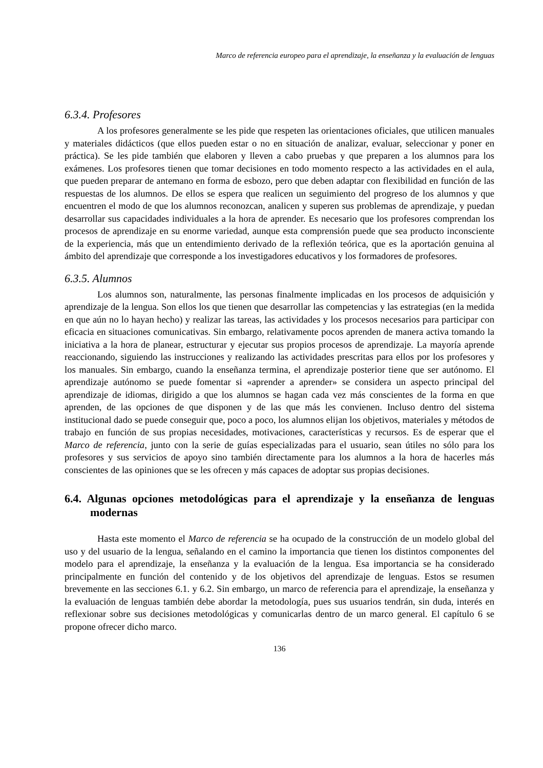Marco de referencia europeo para el aprendizaje, la enseñanza y la evaluación de lenguas
6.3.4. Profesores
A los profesores generalmente se les pide que respeten las orientaciones oficiales, que utilicen manuales y materiales didácticos (que ellos pueden estar o no en situación de analizar, evaluar, seleccionar y poner en práctica). Se les pide también que elaboren y lleven a cabo pruebas y que preparen a los alumnos para los exámenes. Los profesores tienen que tomar decisiones en todo momento respecto a las actividades en el aula, que pueden preparar de antemano en forma de esbozo, pero que deben adaptar con flexibilidad en función de las respuestas de los alumnos. De ellos se espera que realicen un seguimiento del progreso de los alumnos y que encuentren el modo de que los alumnos reconozcan, analicen y superen sus problemas de aprendizaje, y puedan desarrollar sus capacidades individuales a la hora de aprender. Es necesario que los profesores comprendan los procesos de aprendizaje en su enorme variedad, aunque esta comprensión puede que sea producto inconsciente de la experiencia, más que un entendimiento derivado de la reflexión teórica, que es la aportación genuina al ámbito del aprendizaje que corresponde a los investigadores educativos y los formadores de profesores.
6.3.5. Alumnos
Los alumnos son, naturalmente, las personas finalmente implicadas en los procesos de adquisición y aprendizaje de la lengua. Son ellos los que tienen que desarrollar las competencias y las estrategias (en la medida en que aún no lo hayan hecho) y realizar las tareas, las actividades y los procesos necesarios para participar con eficacia en situaciones comunicativas. Sin embargo, relativamente pocos aprenden de manera activa tomando la iniciativa a la hora de planear, estructurar y ejecutar sus propios procesos de aprendizaje. La mayoría aprende reaccionando, siguiendo las instrucciones y realizando las actividades prescritas para ellos por los profesores y los manuales. Sin embargo, cuando la enseñanza termina, el aprendizaje posterior tiene que ser autónomo. El aprendizaje autónomo se puede fomentar si «aprender a aprender» se considera un aspecto principal del aprendizaje de idiomas, dirigido a que los alumnos se hagan cada vez más conscientes de la forma en que aprenden, de las opciones de que disponen y de las que más les convienen. Incluso dentro del sistema institucional dado se puede conseguir que, poco a poco, los alumnos elijan los objetivos, materiales y métodos de trabajo en función de sus propias necesidades, motivaciones, características y recursos. Es de esperar que el Marco de referencia, junto con la serie de guías especializadas para el usuario, sean útiles no sólo para los profesores y sus servicios de apoyo sino también directamente para los alumnos a la hora de hacerles más conscientes de las opiniones que se les ofrecen y más capaces de adoptar sus propias decisiones.
6.4. Algunas opciones metodológicas para el aprendizaje y la enseñanza de lenguas modernas
Hasta este momento el Marco de referencia se ha ocupado de la construcción de un modelo global del uso y del usuario de la lengua, señalando en el camino la importancia que tienen los distintos componentes del modelo para el aprendizaje, la enseñanza y la evaluación de la lengua. Esa importancia se ha considerado principalmente en función del contenido y de los objetivos del aprendizaje de lenguas. Estos se resumen brevemente en las secciones 6.1. y 6.2. Sin embargo, un marco de referencia para el aprendizaje, la enseñanza y la evaluación de lenguas también debe abordar la metodología, pues sus usuarios tendrán, sin duda, interés en reflexionar sobre sus decisiones metodológicas y comunicarlas dentro de un marco general. El capítulo 6 se propone ofrecer dicho marco.
136